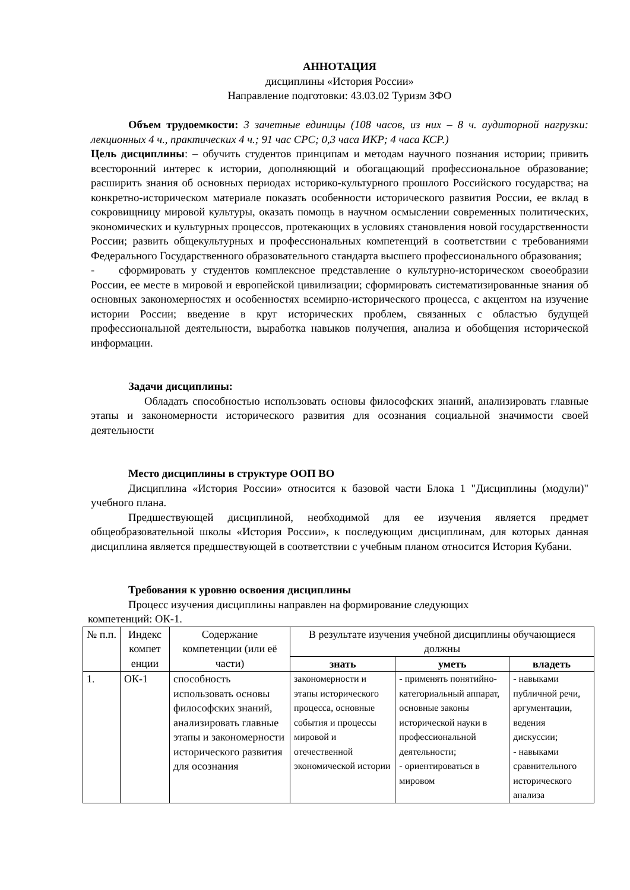АННОТАЦИЯ
дисциплины «История России»
Направление подготовки: 43.03.02 Туризм ЗФО
Объем трудоемкости: 3 зачетные единицы (108 часов, из них – 8 ч. аудиторной нагрузки: лекционных 4 ч., практических 4 ч.; 91 час СРС; 0,3 часа ИКР; 4 часа КСР.)
Цель дисциплины: – обучить студентов принципам и методам научного познания истории; привить всесторонний интерес к истории, дополняющий и обогащающий профессиональное образование; расширить знания об основных периодах историко-культурного прошлого Российского государства; на конкретно-историческом материале показать особенности исторического развития России, ее вклад в сокровищницу мировой культуры, оказать помощь в научном осмыслении современных политических, экономических и культурных процессов, протекающих в условиях становления новой государственности России; развить общекультурных и профессиональных компетенций в соответствии с требованиями Федерального Государственного образовательного стандарта высшего профессионального образования;
- сформировать у студентов комплексное представление о культурно-историческом своеобразии России, ее месте в мировой и европейской цивилизации; сформировать систематизированные знания об основных закономерностях и особенностях всемирно-исторического процесса, с акцентом на изучение истории России; введение в круг исторических проблем, связанных с областью будущей профессиональной деятельности, выработка навыков получения, анализа и обобщения исторической информации.
Задачи дисциплины:
Обладать способностью использовать основы философских знаний, анализировать главные этапы и закономерности исторического развития для осознания социальной значимости своей деятельности
Место дисциплины в структуре ООП ВО
Дисциплина «История России» относится к базовой части Блока 1 "Дисциплины (модули)" учебного плана.
Предшествующей дисциплиной, необходимой для ее изучения является предмет общеобразовательной школы «История России», к последующим дисциплинам, для которых данная дисциплина является предшествующей в соответствии с учебным планом относится История Кубани.
Требования к уровню освоения дисциплины
Процесс изучения дисциплины направлен на формирование следующих
компетенций: ОК-1.
| № п.п. | Индекс компет енции | Содержание компетенции (или её части) | В результате изучения учебной дисциплины обучающиеся должны | | |
| --- | --- | --- | --- | --- | --- |
| | | | знать | уметь | владеть |
| 1. | ОК-1 | способность использовать основы философских знаний, анализировать главные этапы и закономерности исторического развития для осознания | закономерности и этапы исторического процесса, основные события и процессы мировой и отечественной экономической истории | - применять понятийно-категориальный аппарат, основные законы исторической науки в профессиональной деятельности; - ориентироваться в мировом | - навыками публичной речи, аргументации, ведения дискуссии; - навыками сравнительного исторического анализа |